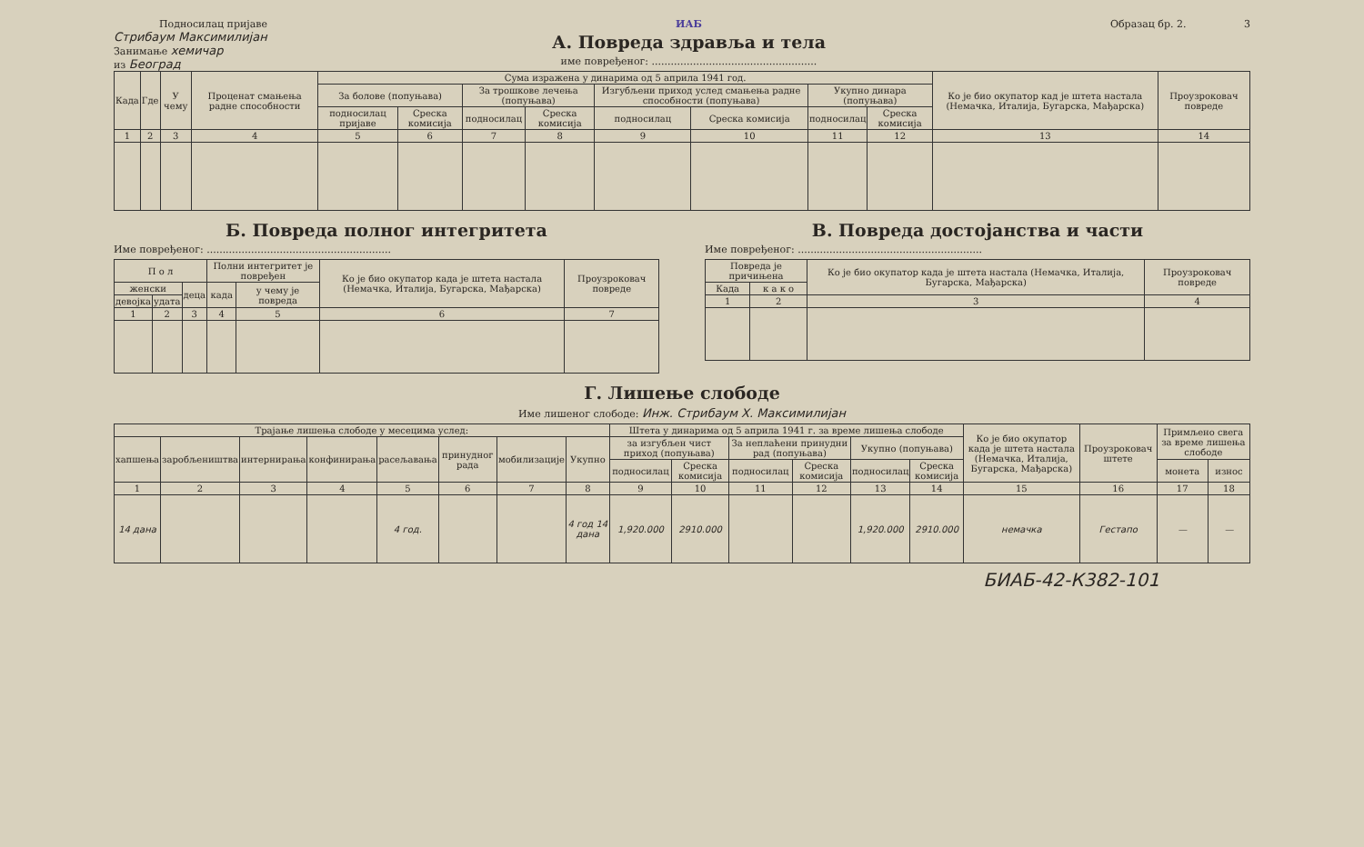Подносилац пријаве
Стрибаум Максимилијан
Занимање хемичар
из Београд
ИАБ
А. Повреда здравља и тела
име повређеног: ....................................................
Образац бр. 2. 3
| Када | Где | У чему | Проценат смањења радне способности | Сума изражена у динарима од 5 априла 1941 год. | | | | | | | | Ко је био окупатор кад је штета настала (Немачка, Италија, Бугарска, Мађарска) | Проузроковач повреде |
| --- | --- | --- | --- | --- | --- | --- | --- | --- | --- | --- | --- | --- | --- |
| | | | | За болове (попуњава) | | За трошкове лечења (попуњава) | | Изгубљени приход услед смањења радне способности (попуњава) | | Укупно динара (попуњава) | | | |
| | | | | подносилац пријаве | Среска комисија | подносилац | Среска комисија | подносилац | Среска комисија | подносилац | Среска комисија | | |
| 1 | 2 | 3 | 4 | 5 | 6 | 7 | 8 | 9 | 10 | 11 | 12 | 13 | 14 |
Б. Повреда полног интегритета
Име повређеног: ..........................................................
| П о л | | | Полни интегритет је повређен | | Ко је био окупатор када је штета настала (Немачка, Италија, Бугарска, Мађарска) | Проузроковач повреде |
| --- | --- | --- | --- | --- | --- | --- |
| женски | | деца | када | у чему је повреда | | |
| девојка | удата | | | | | |
| 1 | 2 | 3 | 4 | 5 | 6 | 7 |
В. Повреда достојанства и части
Име повређеног: ..........................................................
| Повреда је причињена | | Ко је био окупатор када је штета настала (Немачка, Италија, Бугарска, Мађарска) | Проузроковач повреде |
| --- | --- | --- | --- |
| Када | к а к о | | |
| 1 | 2 | 3 | 4 |
Г. Лишење слободе
Име лишеног слободе: Инж. Стрибаум Х. Максимилијан
| Трајање лишења слободе у месецима услед: | | | | | | | | Штета у динарима од 5 априла 1941 г. за време лишења слободе | | | | | | Ко је био окупатор када је штета настала (Немачка, Италија, Бугарска, Мађарска) | Проузроковач штете | Примљено свега за време лишења слободе | |
| --- | --- | --- | --- | --- | --- | --- | --- | --- | --- | --- | --- | --- | --- | --- | --- | --- | --- |
| хапшења | заробљеништва | интернирања | конфинирања | расељавања | принудног рада | мобилизације | Укупно | за изгубљен чист приход (попуњава) | | За неплаћени принудни рад (попуњава) | | Укупно (попуњава) | | | | | |
| | | | | | | | | подносилац | Среска комисија | подносилац | Среска комисија | подносилац | Среска комисија | | | монета | износ |
| 1 | 2 | 3 | 4 | 5 | 6 | 7 | 8 | 9 | 10 | 11 | 12 | 13 | 14 | 15 | 16 | 17 | 18 |
| 14 дана | | | | 4 год. | | | 4 год 14 дана | 1,920.000 | 2910.000 | | | 1,920.000 | 2910.000 | немачка | Гестапо | — | — |
БИАБ-42-К382-101